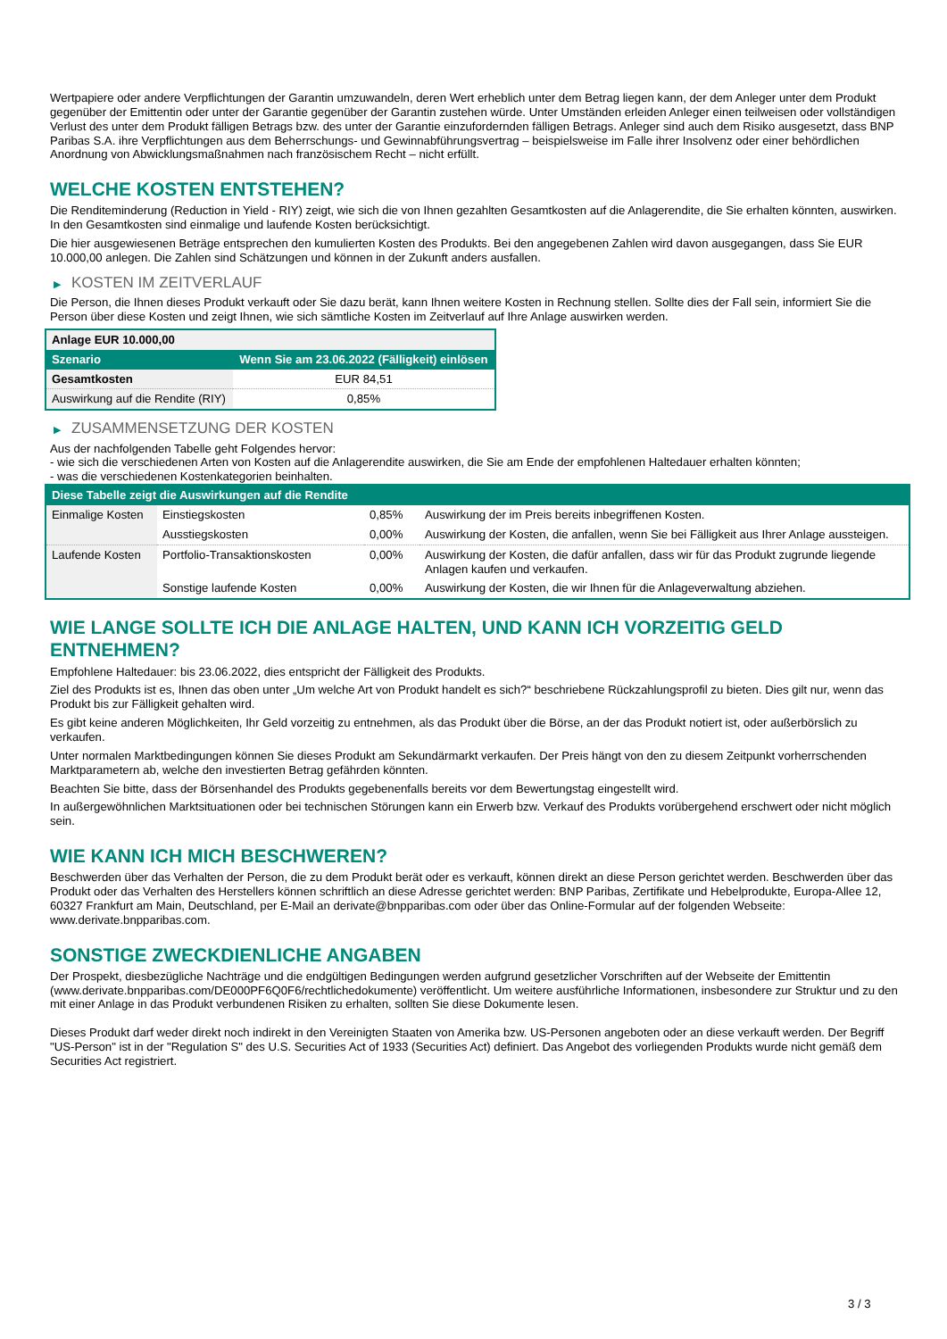Wertpapiere oder andere Verpflichtungen der Garantin umzuwandeln, deren Wert erheblich unter dem Betrag liegen kann, der dem Anleger unter dem Produkt gegenüber der Emittentin oder unter der Garantie gegenüber der Garantin zustehen würde. Unter Umständen erleiden Anleger einen teilweisen oder vollständigen Verlust des unter dem Produkt fälligen Betrags bzw. des unter der Garantie einzufordernden fälligen Betrags. Anleger sind auch dem Risiko ausgesetzt, dass BNP Paribas S.A. ihre Verpflichtungen aus dem Beherrschungs- und Gewinnabführungsvertrag – beispielsweise im Falle ihrer Insolvenz oder einer behördlichen Anordnung von Abwicklungsmaßnahmen nach französischem Recht – nicht erfüllt.
WELCHE KOSTEN ENTSTEHEN?
Die Renditeminderung (Reduction in Yield - RIY) zeigt, wie sich die von Ihnen gezahlten Gesamtkosten auf die Anlagerendite, die Sie erhalten könnten, auswirken. In den Gesamtkosten sind einmalige und laufende Kosten berücksichtigt.
Die hier ausgewiesenen Beträge entsprechen den kumulierten Kosten des Produkts. Bei den angegebenen Zahlen wird davon ausgegangen, dass Sie EUR 10.000,00 anlegen. Die Zahlen sind Schätzungen und können in der Zukunft anders ausfallen.
▶ KOSTEN IM ZEITVERLAUF
Die Person, die Ihnen dieses Produkt verkauft oder Sie dazu berät, kann Ihnen weitere Kosten in Rechnung stellen. Sollte dies der Fall sein, informiert Sie die Person über diese Kosten und zeigt Ihnen, wie sich sämtliche Kosten im Zeitverlauf auf Ihre Anlage auswirken werden.
| Anlage EUR 10.000,00 | |
| Szenario | Wenn Sie am 23.06.2022 (Fälligkeit) einlösen |
| Gesamtkosten | EUR 84,51 |
| Auswirkung auf die Rendite (RIY) | 0,85% |
▶ ZUSAMMENSETZUNG DER KOSTEN
Aus der nachfolgenden Tabelle geht Folgendes hervor:
- wie sich die verschiedenen Arten von Kosten auf die Anlagerendite auswirken, die Sie am Ende der empfohlenen Haltedauer erhalten könnten;
- was die verschiedenen Kostenkategorien beinhalten.
| Diese Tabelle zeigt die Auswirkungen auf die Rendite | | | |
| Einmalige Kosten | Einstiegskosten | 0,85% | Auswirkung der im Preis bereits inbegriffenen Kosten. |
| | Ausstiegskosten | 0,00% | Auswirkung der Kosten, die anfallen, wenn Sie bei Fälligkeit aus Ihrer Anlage aussteigen. |
| Laufende Kosten | Portfolio-Transaktionskosten | 0,00% | Auswirkung der Kosten, die dafür anfallen, dass wir für das Produkt zugrunde liegende Anlagen kaufen und verkaufen. |
| | Sonstige laufende Kosten | 0,00% | Auswirkung der Kosten, die wir Ihnen für die Anlageverwaltung abziehen. |
WIE LANGE SOLLTE ICH DIE ANLAGE HALTEN, UND KANN ICH VORZEITIG GELD ENTNEHMEN?
Empfohlene Haltedauer: bis 23.06.2022, dies entspricht der Fälligkeit des Produkts.
Ziel des Produkts ist es, Ihnen das oben unter „Um welche Art von Produkt handelt es sich?“ beschriebene Rückzahlungsprofil zu bieten. Dies gilt nur, wenn das Produkt bis zur Fälligkeit gehalten wird.
Es gibt keine anderen Möglichkeiten, Ihr Geld vorzeitig zu entnehmen, als das Produkt über die Börse, an der das Produkt notiert ist, oder außerbörslich zu verkaufen.
Unter normalen Marktbedingungen können Sie dieses Produkt am Sekundärmarkt verkaufen. Der Preis hängt von den zu diesem Zeitpunkt vorherrschenden Marktparametern ab, welche den investierten Betrag gefährden könnten.
Beachten Sie bitte, dass der Börsenhandel des Produkts gegebenenfalls bereits vor dem Bewertungstag eingestellt wird.
In außergewöhnlichen Marktsituationen oder bei technischen Störungen kann ein Erwerb bzw. Verkauf des Produkts vorübergehend erschwert oder nicht möglich sein.
WIE KANN ICH MICH BESCHWEREN?
Beschwerden über das Verhalten der Person, die zu dem Produkt berät oder es verkauft, können direkt an diese Person gerichtet werden. Beschwerden über das Produkt oder das Verhalten des Herstellers können schriftlich an diese Adresse gerichtet werden: BNP Paribas, Zertifikate und Hebelprodukte, Europa-Allee 12, 60327 Frankfurt am Main, Deutschland, per E-Mail an derivate@bnpparibas.com oder über das Online-Formular auf der folgenden Webseite: www.derivate.bnpparibas.com.
SONSTIGE ZWECKDIENLICHE ANGABEN
Der Prospekt, diesbezügliche Nachträge und die endgültigen Bedingungen werden aufgrund gesetzlicher Vorschriften auf der Webseite der Emittentin (www.derivate.bnpparibas.com/DE000PF6Q0F6/rechtlichedokumente) veröffentlicht. Um weitere ausführliche Informationen, insbesondere zur Struktur und zu den mit einer Anlage in das Produkt verbundenen Risiken zu erhalten, sollten Sie diese Dokumente lesen.
Dieses Produkt darf weder direkt noch indirekt in den Vereinigten Staaten von Amerika bzw. US-Personen angeboten oder an diese verkauft werden. Der Begriff "US-Person" ist in der "Regulation S" des U.S. Securities Act of 1933 (Securities Act) definiert. Das Angebot des vorliegenden Produkts wurde nicht gemäß dem Securities Act registriert.
3 / 3